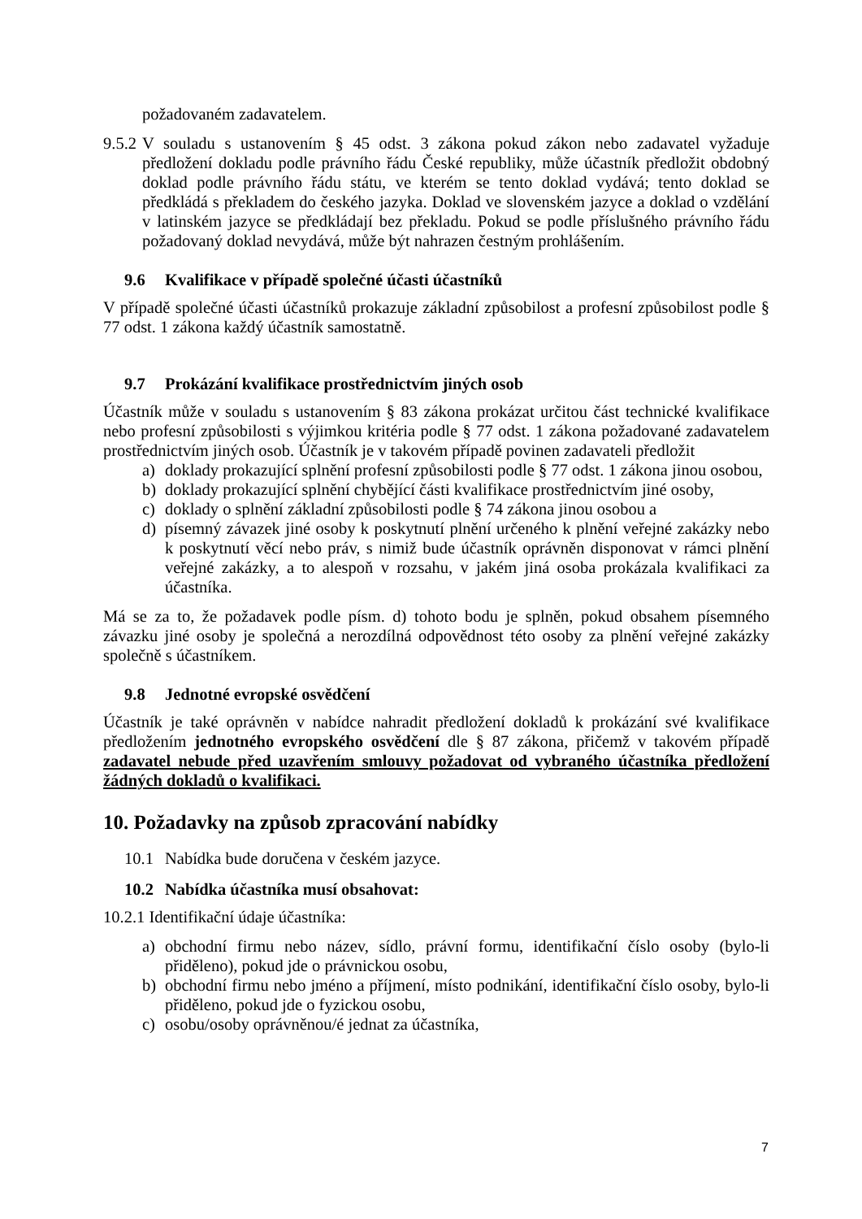požadovaném zadavatelem.
9.5.2
V souladu s ustanovením § 45 odst. 3 zákona pokud zákon nebo zadavatel vyžaduje předložení dokladu podle právního řádu České republiky, může účastník předložit obdobný doklad podle právního řádu státu, ve kterém se tento doklad vydává; tento doklad se předkládá s překladem do českého jazyka. Doklad ve slovenském jazyce a doklad o vzdělání v latinském jazyce se předkládají bez překladu. Pokud se podle příslušného právního řádu požadovaný doklad nevydává, může být nahrazen čestným prohlášením.
9.6 Kvalifikace v případě společné účasti účastníků
V případě společné účasti účastníků prokazuje základní způsobilost a profesní způsobilost podle § 77 odst. 1 zákona každý účastník samostatně.
9.7 Prokázání kvalifikace prostřednictvím jiných osob
Účastník může v souladu s ustanovením § 83 zákona prokázat určitou část technické kvalifikace nebo profesní způsobilosti s výjimkou kritéria podle § 77 odst. 1 zákona požadované zadavatelem prostřednictvím jiných osob. Účastník je v takovém případě povinen zadavateli předložit
a) doklady prokazující splnění profesní způsobilosti podle § 77 odst. 1 zákona jinou osobou,
b) doklady prokazující splnění chybějící části kvalifikace prostřednictvím jiné osoby,
c) doklady o splnění základní způsobilosti podle § 74 zákona jinou osobou a
d) písemný závazek jiné osoby k poskytnutí plnění určeného k plnění veřejné zakázky nebo k poskytnutí věcí nebo práv, s nimiž bude účastník oprávněn disponovat v rámci plnění veřejné zakázky, a to alespoň v rozsahu, v jakém jiná osoba prokázala kvalifikaci za účastníka.
Má se za to, že požadavek podle písm. d) tohoto bodu je splněn, pokud obsahem písemného závazku jiné osoby je společná a nerozdílná odpovědnost této osoby za plnění veřejné zakázky společně s účastníkem.
9.8 Jednotné evropské osvědčení
Účastník je také oprávněn v nabídce nahradit předložení dokladů k prokázání své kvalifikace předložením jednotného evropského osvědčení dle § 87 zákona, přičemž v takovém případě zadavatel nebude před uzavřením smlouvy požadovat od vybraného účastníka předložení žádných dokladů o kvalifikaci.
10. Požadavky na způsob zpracování nabídky
10.1 Nabídka bude doručena v českém jazyce.
10.2 Nabídka účastníka musí obsahovat:
10.2.1 Identifikační údaje účastníka:
a) obchodní firmu nebo název, sídlo, právní formu, identifikační číslo osoby (bylo-li přiděleno), pokud jde o právnickou osobu,
b) obchodní firmu nebo jméno a příjmení, místo podnikání, identifikační číslo osoby, bylo-li přiděleno, pokud jde o fyzickou osobu,
c) osobu/osoby oprávněnou/é jednat za účastníka,
7